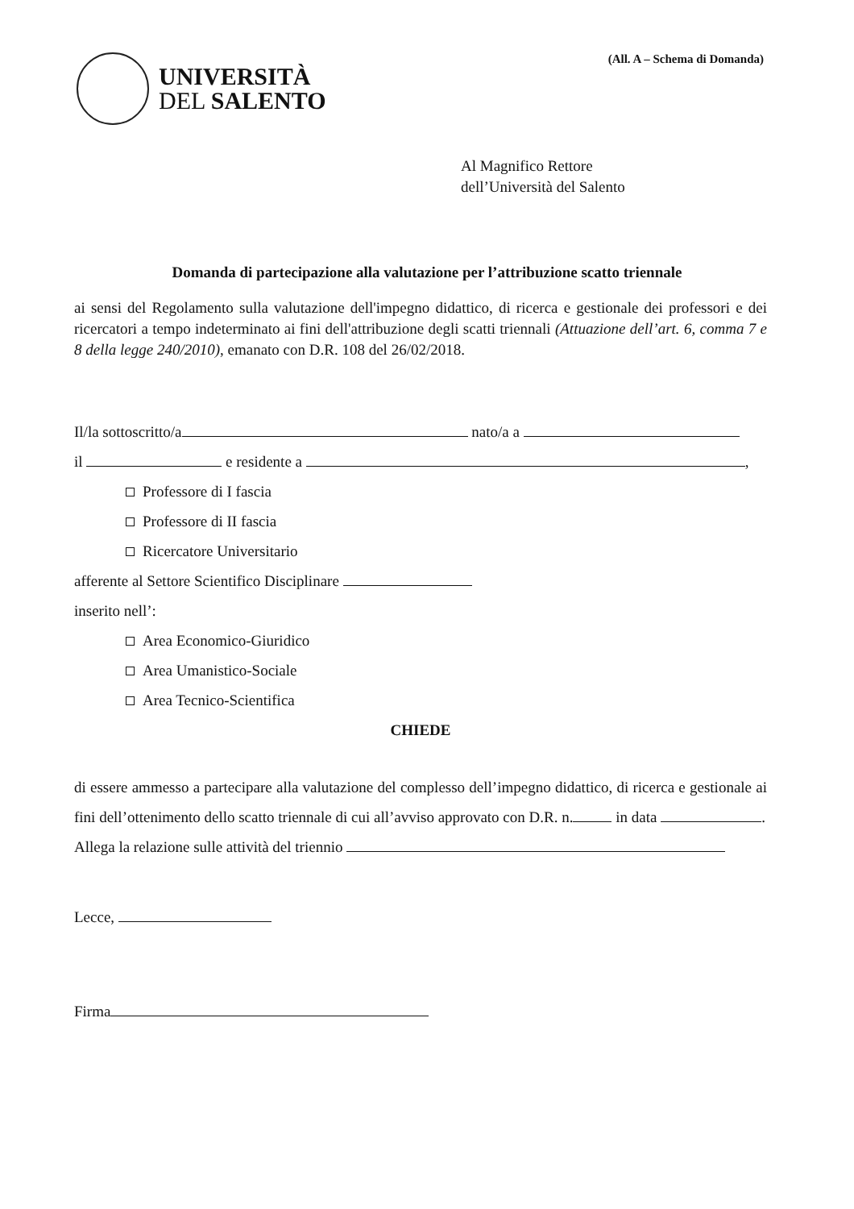UNIVERSITÀ
DEL SALENTO
(All. A – Schema di Domanda)
Al Magnifico Rettore
dell’Università del Salento
Domanda di partecipazione alla valutazione per l’attribuzione scatto triennale
ai sensi del Regolamento sulla valutazione dell'impegno didattico, di ricerca e gestionale dei professori e dei ricercatori a tempo indeterminato ai fini dell'attribuzione degli scatti triennali (Attuazione dell’art. 6, comma 7 e 8 della legge 240/2010), emanato con D.R. 108 del 26/02/2018.
Il/la sottoscritto/a nato/a a
il e residente a ,
Professore di I fascia
Professore di II fascia
Ricercatore Universitario
afferente al Settore Scientifico Disciplinare
inserito nell’:
Area Economico-Giuridico
Area Umanistico-Sociale
Area Tecnico-Scientifica
CHIEDE
di essere ammesso a partecipare alla valutazione del complesso dell’impegno didattico, di ricerca e gestionale ai fini dell’ottenimento dello scatto triennale di cui all’avviso approvato con D.R. n. in data .
Allega la relazione sulle attività del triennio
Lecce,
Firma